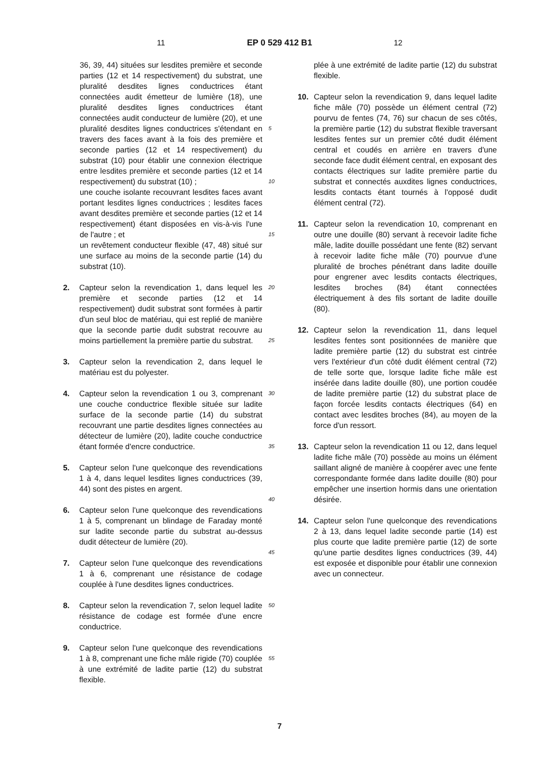11 EP 0 529 412 B1 12
36, 39, 44) situées sur lesdites première et seconde parties (12 et 14 respectivement) du substrat, une pluralité desdites lignes conductrices étant connectées audit émetteur de lumière (18), une pluralité desdites lignes conductrices étant connectées audit conducteur de lumière (20), et une pluralité desdites lignes conductrices s'étendant en travers des faces avant à la fois des première et seconde parties (12 et 14 respectivement) du substrat (10) pour établir une connexion électrique entre lesdites première et seconde parties (12 et 14 respectivement) du substrat (10) ;
une couche isolante recouvrant lesdites faces avant portant lesdites lignes conductrices ; lesdites faces avant desdites première et seconde parties (12 et 14 respectivement) étant disposées en vis-à-vis l'une de l'autre ; et
un revêtement conducteur flexible (47, 48) situé sur une surface au moins de la seconde partie (14) du substrat (10).
2. Capteur selon la revendication 1, dans lequel les première et seconde parties (12 et 14 respectivement) dudit substrat sont formées à partir d'un seul bloc de matériau, qui est replié de manière que la seconde partie dudit substrat recouvre au moins partiellement la première partie du substrat.
3. Capteur selon la revendication 2, dans lequel le matériau est du polyester.
4. Capteur selon la revendication 1 ou 3, comprenant une couche conductrice flexible située sur ladite surface de la seconde partie (14) du substrat recouvrant une partie desdites lignes connectées au détecteur de lumière (20), ladite couche conductrice étant formée d'encre conductrice.
5. Capteur selon l'une quelconque des revendications 1 à 4, dans lequel lesdites lignes conductrices (39, 44) sont des pistes en argent.
6. Capteur selon l'une quelconque des revendications 1 à 5, comprenant un blindage de Faraday monté sur ladite seconde partie du substrat au-dessus dudit détecteur de lumière (20).
7. Capteur selon l'une quelconque des revendications 1 à 6, comprenant une résistance de codage couplée à l'une desdites lignes conductrices.
8. Capteur selon la revendication 7, selon lequel ladite résistance de codage est formée d'une encre conductrice.
9. Capteur selon l'une quelconque des revendications 1 à 8, comprenant une fiche mâle rigide (70) couplée à une extrémité de ladite partie (12) du substrat flexible.
5
10
15
20
25
30
35
40
45
50
55
plée à une extrémité de ladite partie (12) du substrat flexible.
10. Capteur selon la revendication 9, dans lequel ladite fiche mâle (70) possède un élément central (72) pourvu de fentes (74, 76) sur chacun de ses côtés, la première partie (12) du substrat flexible traversant lesdites fentes sur un premier côté dudit élément central et coudés en arrière en travers d'une seconde face dudit élément central, en exposant des contacts électriques sur ladite première partie du substrat et connectés auxdites lignes conductrices, lesdits contacts étant tournés à l'opposé dudit élément central (72).
11. Capteur selon la revendication 10, comprenant en outre une douille (80) servant à recevoir ladite fiche mâle, ladite douille possédant une fente (82) servant à recevoir ladite fiche mâle (70) pourvue d'une pluralité de broches pénétrant dans ladite douille pour engrener avec lesdits contacts électriques, lesdites broches (84) étant connectées électriquement à des fils sortant de ladite douille (80).
12. Capteur selon la revendication 11, dans lequel lesdites fentes sont positionnées de manière que ladite première partie (12) du substrat est cintrée vers l'extérieur d'un côté dudit élément central (72) de telle sorte que, lorsque ladite fiche mâle est insérée dans ladite douille (80), une portion coudée de ladite première partie (12) du substrat place de façon forcée lesdits contacts électriques (64) en contact avec lesdites broches (84), au moyen de la force d'un ressort.
13. Capteur selon la revendication 11 ou 12, dans lequel ladite fiche mâle (70) possède au moins un élément saillant aligné de manière à coopérer avec une fente correspondante formée dans ladite douille (80) pour empêcher une insertion hormis dans une orientation désirée.
14. Capteur selon l'une quelconque des revendications 2 à 13, dans lequel ladite seconde partie (14) est plus courte que ladite première partie (12) de sorte qu'une partie desdites lignes conductrices (39, 44) est exposée et disponible pour établir une connexion avec un connecteur.
7